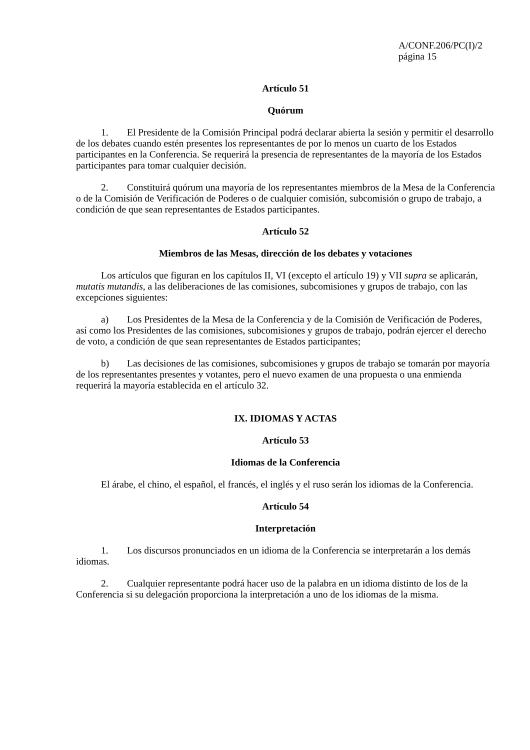A/CONF.206/PC(I)/2
página 15
Artículo 51
Quórum
1. El Presidente de la Comisión Principal podrá declarar abierta la sesión y permitir el desarrollo de los debates cuando estén presentes los representantes de por lo menos un cuarto de los Estados participantes en la Conferencia. Se requerirá la presencia de representantes de la mayoría de los Estados participantes para tomar cualquier decisión.
2. Constituirá quórum una mayoría de los representantes miembros de la Mesa de la Conferencia o de la Comisión de Verificación de Poderes o de cualquier comisión, subcomisión o grupo de trabajo, a condición de que sean representantes de Estados participantes.
Artículo 52
Miembros de las Mesas, dirección de los debates y votaciones
Los artículos que figuran en los capítulos II, VI (excepto el artículo 19) y VII supra se aplicarán, mutatis mutandis, a las deliberaciones de las comisiones, subcomisiones y grupos de trabajo, con las excepciones siguientes:
a) Los Presidentes de la Mesa de la Conferencia y de la Comisión de Verificación de Poderes, así como los Presidentes de las comisiones, subcomisiones y grupos de trabajo, podrán ejercer el derecho de voto, a condición de que sean representantes de Estados participantes;
b) Las decisiones de las comisiones, subcomisiones y grupos de trabajo se tomarán por mayoría de los representantes presentes y votantes, pero el nuevo examen de una propuesta o una enmienda requerirá la mayoría establecida en el artículo 32.
IX. IDIOMAS Y ACTAS
Artículo 53
Idiomas de la Conferencia
El árabe, el chino, el español, el francés, el inglés y el ruso serán los idiomas de la Conferencia.
Artículo 54
Interpretación
1. Los discursos pronunciados en un idioma de la Conferencia se interpretarán a los demás idiomas.
2. Cualquier representante podrá hacer uso de la palabra en un idioma distinto de los de la Conferencia si su delegación proporciona la interpretación a uno de los idiomas de la misma.